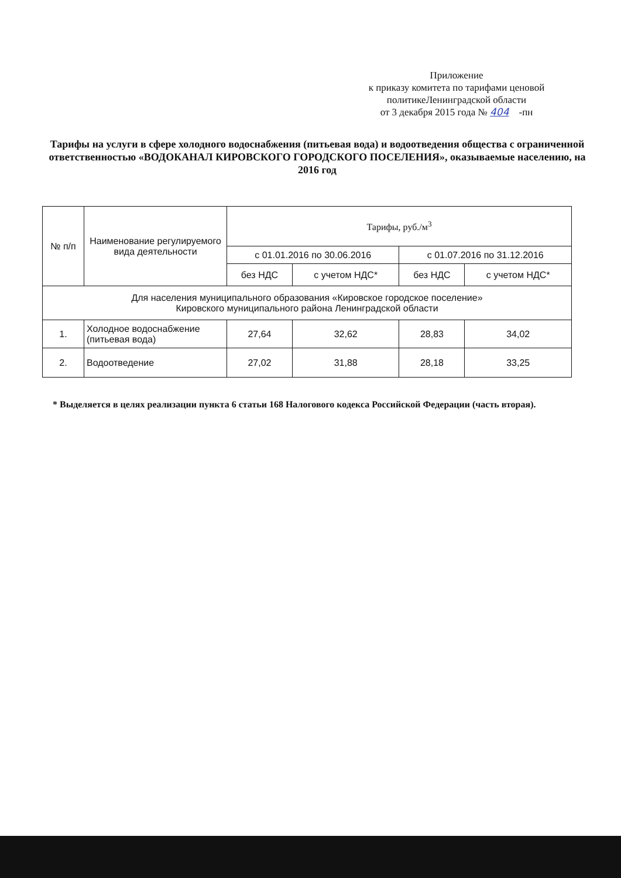Приложение
к приказу комитета по тарифами ценовой
политикеЛенинградской области
от 3 декабря 2015 года № 404 -пн
Тарифы на услуги в сфере холодного водоснабжения (питьевая вода) и водоотведения общества с ограниченной ответственностью «ВОДОКАНАЛ КИРОВСКОГО ГОРОДСКОГО ПОСЕЛЕНИЯ», оказываемые населению, на 2016 год
| № п/п | Наименование регулируемого вида деятельности | Тарифы, руб./м<sup>3</sup> | | | |
| --- | --- | --- | --- | --- | --- |
| | | с 01.01.2016 по 30.06.2016 | | с 01.07.2016 по 31.12.2016 | |
| | | без НДС | с учетом НДС* | без НДС | с учетом НДС* |
| Для населения муниципального образования «Кировское городское поселение» Кировского муниципального района Ленинградской области | | | | | |
| 1. | Холодное водоснабжение (питьевая вода) | 27,64 | 32,62 | 28,83 | 34,02 |
| 2. | Водоотведение | 27,02 | 31,88 | 28,18 | 33,25 |
* Выделяется в целях реализации пункта 6 статьи 168 Налогового кодекса Российской Федерации (часть вторая).